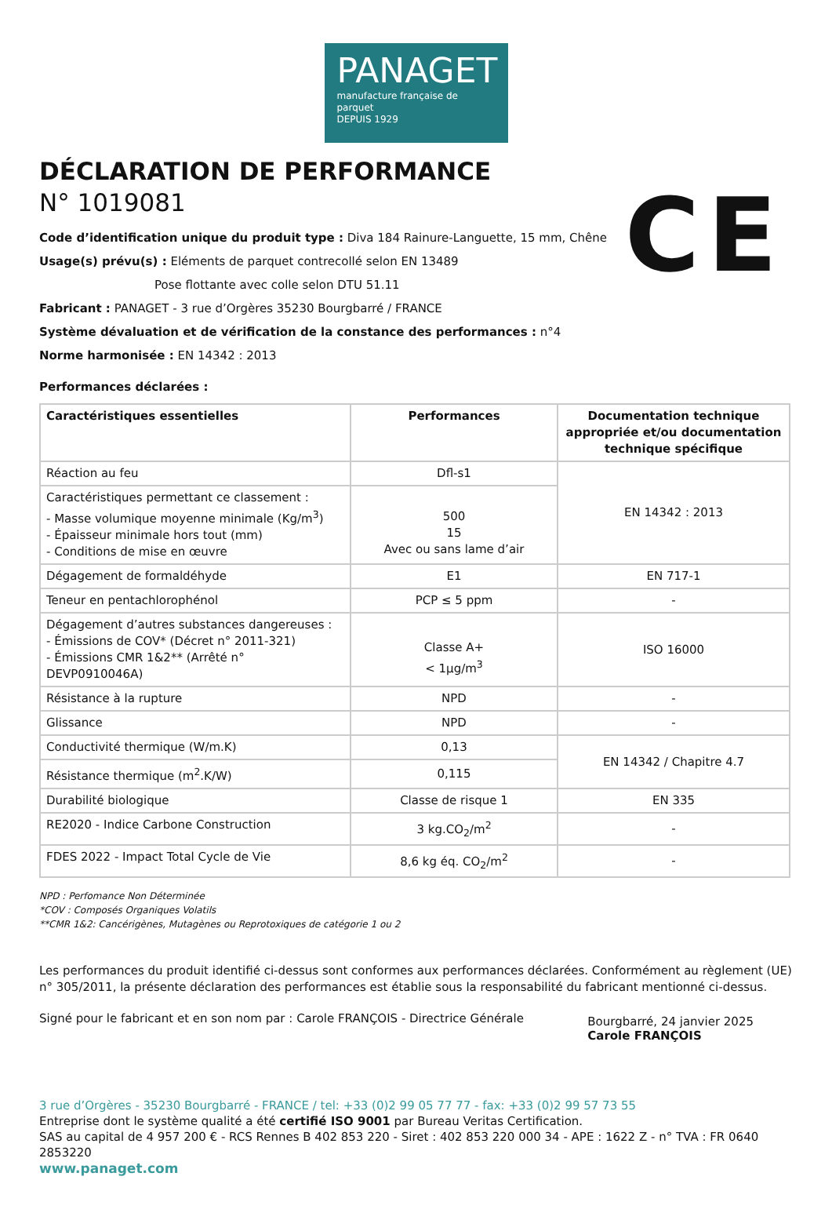PANAGET
manufacture française de parquet
DEPUIS 1929
CE
DÉCLARATION DE PERFORMANCE
N° 1019081
Code d’identification unique du produit type : Diva 184 Rainure-Languette, 15 mm, Chêne
Usage(s) prévu(s) : Eléments de parquet contrecollé selon EN 13489
Pose flottante avec colle selon DTU 51.11
Fabricant : PANAGET - 3 rue d’Orgères 35230 Bourgbarré / FRANCE
Système dévaluation et de vérification de la constance des performances : n°4
Norme harmonisée : EN 14342 : 2013
Performances déclarées :
| Caractéristiques essentielles | Performances | Documentation technique appropriée et/ou documentation technique spécifique |
| --- | --- | --- |
| Réaction au feu | Dfl-s1 | EN 14342 : 2013 |
| Caractéristiques permettant ce classement : - Masse volumique moyenne minimale (Kg/m<sup>3</sup>) - Épaisseur minimale hors tout (mm) - Conditions de mise en œuvre | 500 15 Avec ou sans lame d’air | |
| Dégagement de formaldéhyde | E1 | EN 717-1 |
| Teneur en pentachlorophénol | PCP ≤ 5 ppm | - |
| Dégagement d’autres substances dangereuses : - Émissions de COV* (Décret n° 2011-321) - Émissions CMR 1&2** (Arrêté n° DEVP0910046A) | Classe A+ < 1µg/m<sup>3</sup> | ISO 16000 |
| Résistance à la rupture | NPD | - |
| Glissance | NPD | - |
| Conductivité thermique (W/m.K) | 0,13 | EN 14342 / Chapitre 4.7 |
| Résistance thermique (m<sup>2</sup>.K/W) | 0,115 | |
| Durabilité biologique | Classe de risque 1 | EN 335 |
| RE2020 - Indice Carbone Construction | 3 kg.CO<sub>2</sub>/m<sup>2</sup> | - |
| FDES 2022 - Impact Total Cycle de Vie | 8,6 kg éq. CO<sub>2</sub>/m<sup>2</sup> | - |
NPD : Perfomance Non Déterminée
*COV : Composés Organiques Volatils
**CMR 1&2: Cancérigènes, Mutagènes ou Reprotoxiques de catégorie 1 ou 2
Les performances du produit identifié ci-dessus sont conformes aux performances déclarées. Conformément au règlement (UE) n° 305/2011, la présente déclaration des performances est établie sous la responsabilité du fabricant mentionné ci-dessus.
Signé pour le fabricant et en son nom par : Carole FRANÇOIS - Directrice Générale
Bourgbarré, 24 janvier 2025
Carole FRANÇOIS
3 rue d’Orgères - 35230 Bourgbarré - FRANCE / tel: +33 (0)2 99 05 77 77 - fax: +33 (0)2 99 57 73 55
Entreprise dont le système qualité a été certifié ISO 9001 par Bureau Veritas Certification.
SAS au capital de 4 957 200 € - RCS Rennes B 402 853 220 - Siret : 402 853 220 000 34 - APE : 1622 Z - n° TVA : FR 0640 2853220
www.panaget.com